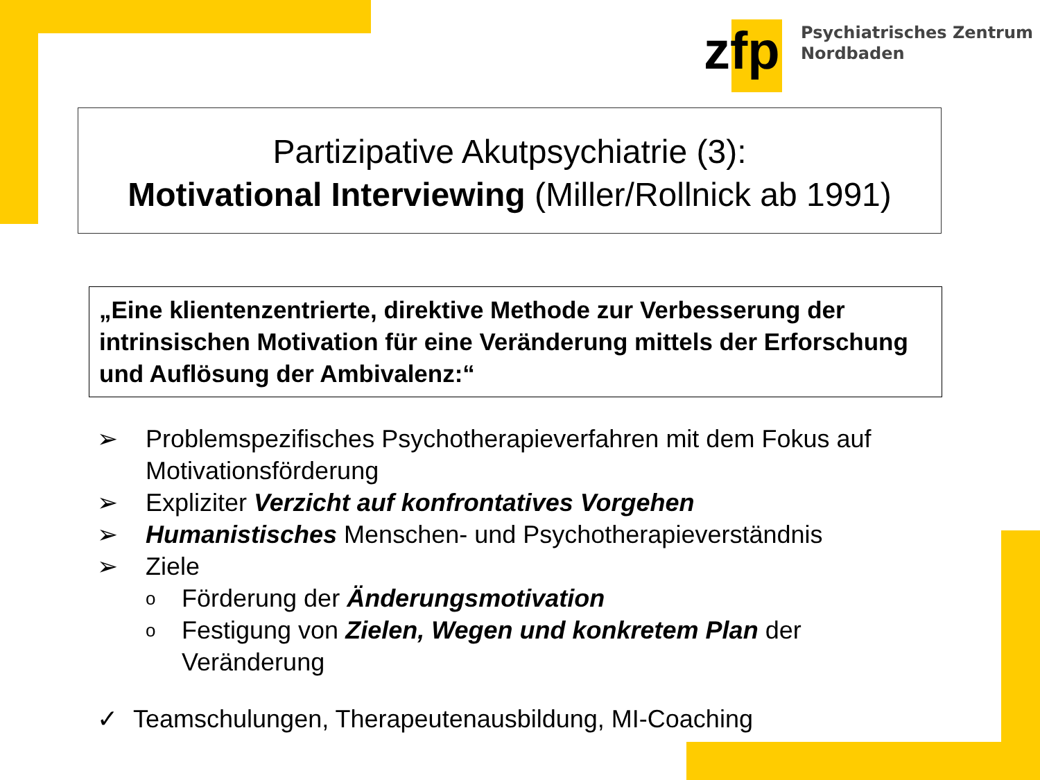zfp
Psychiatrisches Zentrum
Nordbaden
Partizipative Akutpsychiatrie (3):
Motivational Interviewing (Miller/Rollnick ab 1991)
„Eine klientenzentrierte, direktive Methode zur Verbesserung der intrinsischen Motivation für eine Veränderung mittels der Erforschung und Auflösung der Ambivalenz:“
➢ Problemspezifisches Psychotherapieverfahren mit dem Fokus auf Motivationsförderung
➢ Expliziter Verzicht auf konfrontatives Vorgehen
➢ Humanistisches Menschen- und Psychotherapieverständnis
➢ Ziele
o Förderung der Änderungsmotivation
o Festigung von Zielen, Wegen und konkretem Plan der Veränderung
✓ Teamschulungen, Therapeutenausbildung, MI-Coaching